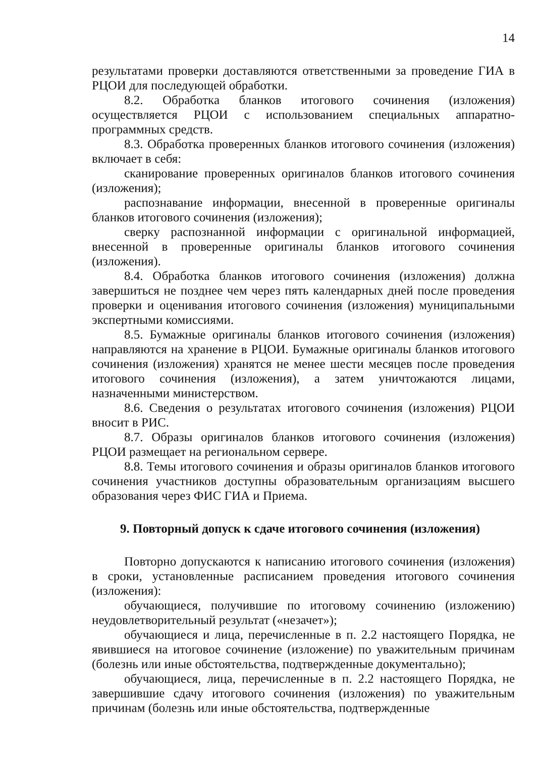14
результатами проверки доставляются ответственными за проведение ГИА в РЦОИ для последующей обработки.
8.2. Обработка бланков итогового сочинения (изложения) осуществляется РЦОИ с использованием специальных аппаратно-программных средств.
8.3. Обработка проверенных бланков итогового сочинения (изложения) включает в себя:
сканирование проверенных оригиналов бланков итогового сочинения (изложения);
распознавание информации, внесенной в проверенные оригиналы бланков итогового сочинения (изложения);
сверку распознанной информации с оригинальной информацией, внесенной в проверенные оригиналы бланков итогового сочинения (изложения).
8.4. Обработка бланков итогового сочинения (изложения) должна завершиться не позднее чем через пять календарных дней после проведения проверки и оценивания итогового сочинения (изложения) муниципальными экспертными комиссиями.
8.5. Бумажные оригиналы бланков итогового сочинения (изложения) направляются на хранение в РЦОИ. Бумажные оригиналы бланков итогового сочинения (изложения) хранятся не менее шести месяцев после проведения итогового сочинения (изложения), а затем уничтожаются лицами, назначенными министерством.
8.6. Сведения о результатах итогового сочинения (изложения) РЦОИ вносит в РИС.
8.7. Образы оригиналов бланков итогового сочинения (изложения) РЦОИ размещает на региональном сервере.
8.8. Темы итогового сочинения и образы оригиналов бланков итогового сочинения участников доступны образовательным организациям высшего образования через ФИС ГИА и Приема.
9. Повторный допуск к сдаче итогового сочинения (изложения)
Повторно допускаются к написанию итогового сочинения (изложения) в сроки, установленные расписанием проведения итогового сочинения (изложения):
обучающиеся, получившие по итоговому сочинению (изложению) неудовлетворительный результат («незачет»);
обучающиеся и лица, перечисленные в п. 2.2 настоящего Порядка, не явившиеся на итоговое сочинение (изложение) по уважительным причинам (болезнь или иные обстоятельства, подтвержденные документально);
обучающиеся, лица, перечисленные в п. 2.2 настоящего Порядка, не завершившие сдачу итогового сочинения (изложения) по уважительным причинам (болезнь или иные обстоятельства, подтвержденные